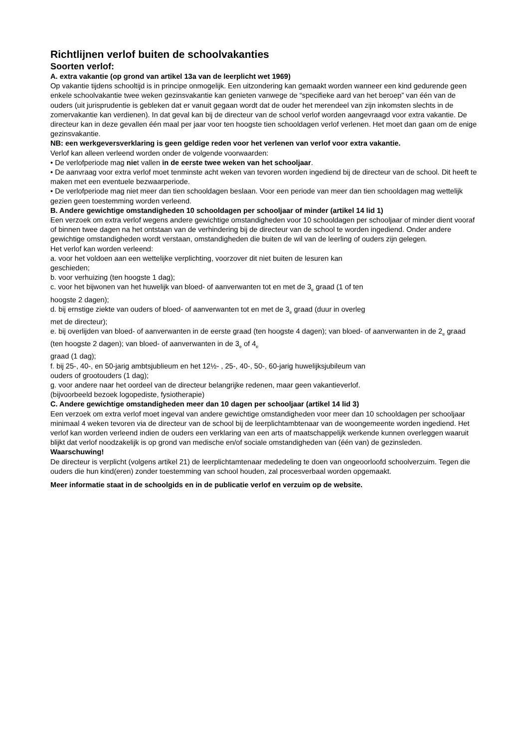Richtlijnen verlof buiten de schoolvakanties
Soorten verlof:
A. extra vakantie (op grond van artikel 13a van de leerplicht wet 1969)
Op vakantie tijdens schooltijd is in principe onmogelijk. Een uitzondering kan gemaakt worden wanneer een kind gedurende geen enkele schoolvakantie twee weken gezinsvakantie kan genieten vanwege de “specifieke aard van het beroep” van één van de ouders (uit jurisprudentie is gebleken dat er vanuit gegaan wordt dat de ouder het merendeel van zijn inkomsten slechts in de zomervakantie kan verdienen). In dat geval kan bij de directeur van de school verlof worden aangevraagd voor extra vakantie. De directeur kan in deze gevallen één maal per jaar voor ten hoogste tien schooldagen verlof verlenen. Het moet dan gaan om de enige gezinsvakantie.
NB: een werkgeversverklaring is geen geldige reden voor het verlenen van verlof voor extra vakantie.
Verlof kan alleen verleend worden onder de volgende voorwaarden:
• De verlofperiode mag niet vallen in de eerste twee weken van het schooljaar.
• De aanvraag voor extra verlof moet tenminste acht weken van tevoren worden ingediend bij de directeur van de school. Dit heeft te maken met een eventuele bezwaarperiode.
• De verlofperiode mag niet meer dan tien schooldagen beslaan. Voor een periode van meer dan tien schooldagen mag wettelijk gezien geen toestemming worden verleend.
B. Andere gewichtige omstandigheden 10 schooldagen per schooljaar of minder (artikel 14 lid 1)
Een verzoek om extra verlof wegens andere gewichtige omstandigheden voor 10 schooldagen per schooljaar of minder dient vooraf of binnen twee dagen na het ontstaan van de verhindering bij de directeur van de school te worden ingediend. Onder andere gewichtige omstandigheden wordt verstaan, omstandigheden die buiten de wil van de leerling of ouders zijn gelegen.
Het verlof kan worden verleend:
a. voor het voldoen aan een wettelijke verplichting, voorzover dit niet buiten de lesuren kan
geschieden;
b. voor verhuizing (ten hoogste 1 dag);
c. voor het bijwonen van het huwelijk van bloed- of aanverwanten tot en met de 3<sub>e</sub> graad (1 of ten
hoogste 2 dagen);
d. bij ernstige ziekte van ouders of bloed- of aanverwanten tot en met de 3<sub>e</sub> graad (duur in overleg
met de directeur);
e. bij overlijden van bloed- of aanverwanten in de eerste graad (ten hoogste 4 dagen); van bloed- of aanverwanten in de 2<sub>e</sub> graad (ten hoogste 2 dagen); van bloed- of aanverwanten in de 3<sub>e</sub> of 4<sub>e</sub>
graad (1 dag);
f. bij 25-, 40-, en 50-jarig ambtsjublieum en het 12½- , 25-, 40-, 50-, 60-jarig huwelijksjubileum van
ouders of grootouders (1 dag);
g. voor andere naar het oordeel van de directeur belangrijke redenen, maar geen vakantieverlof.
(bijvoorbeeld bezoek logopediste, fysiotherapie)
C. Andere gewichtige omstandigheden meer dan 10 dagen per schooljaar (artikel 14 lid 3)
Een verzoek om extra verlof moet ingeval van andere gewichtige omstandigheden voor meer dan 10 schooldagen per schooljaar minimaal 4 weken tevoren via de directeur van de school bij de leerplichtambtenaar van de woongemeente worden ingediend. Het verlof kan worden verleend indien de ouders een verklaring van een arts of maatschappelijk werkende kunnen overleggen waaruit blijkt dat verlof noodzakelijk is op grond van medische en/of sociale omstandigheden van (één van) de gezinsleden.
Waarschuwing!
De directeur is verplicht (volgens artikel 21) de leerplichtamtenaar mededeling te doen van ongeoorloofd schoolverzuim. Tegen die ouders die hun kind(eren) zonder toestemming van school houden, zal procesverbaal worden opgemaakt.
Meer informatie staat in de schoolgids en in de publicatie verlof en verzuim op de website.